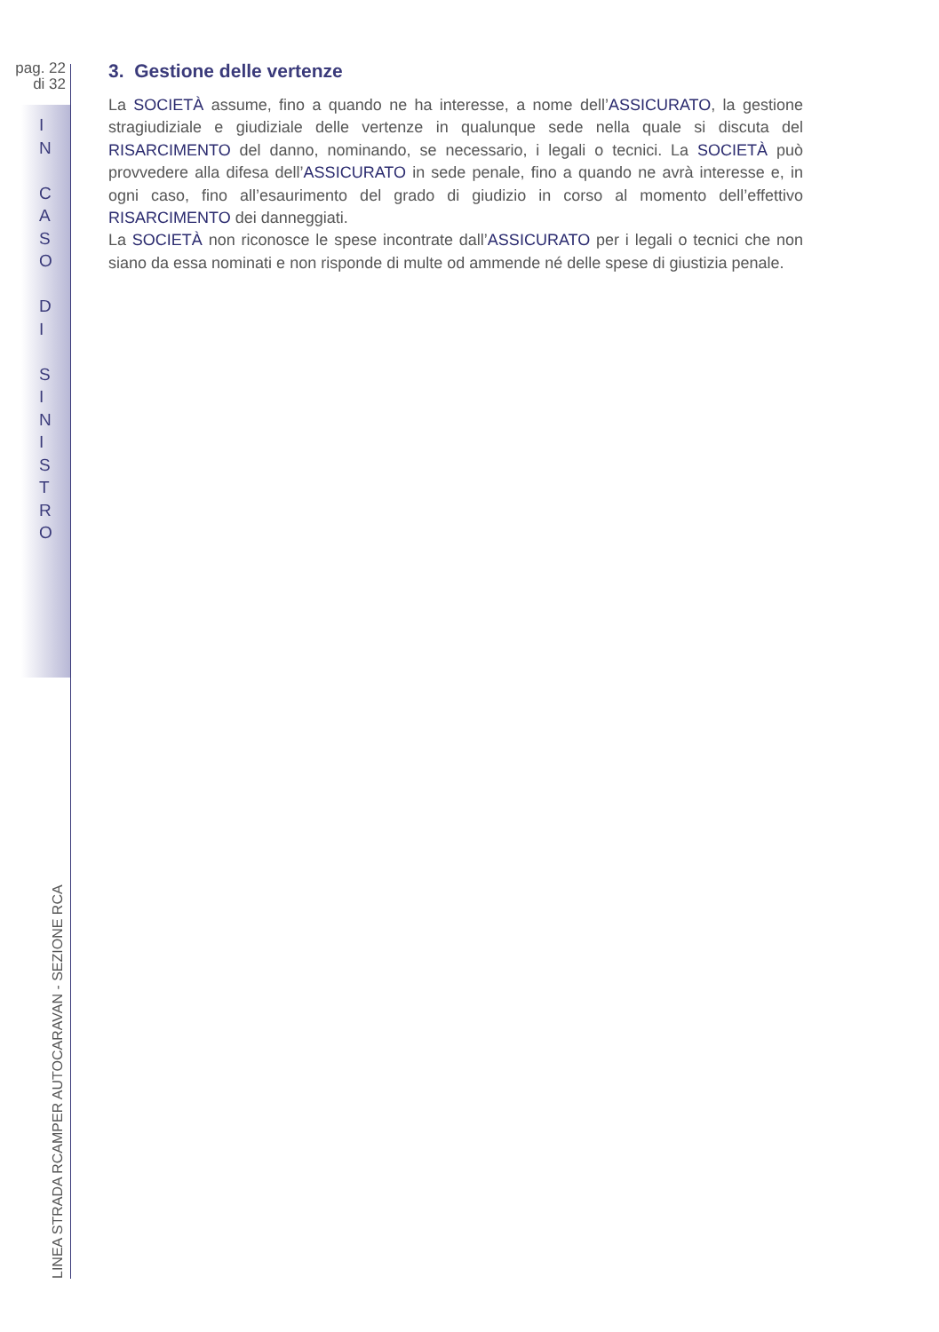pag. 22
di 32
I
N
C
A
S
O
D
I
S
I
N
I
S
T
R
O
3. Gestione delle vertenze
La SOCIETÀ assume, fino a quando ne ha interesse, a nome dell’ASSICURATO, la gestione stragiudiziale e giudiziale delle vertenze in qualunque sede nella quale si discuta del RISARCIMENTO del danno, nominando, se necessario, i legali o tecnici. La SOCIETÀ può provvedere alla difesa dell’ASSICURATO in sede penale, fino a quando ne avrà interesse e, in ogni caso, fino all’esaurimento del grado di giudizio in corso al momento dell’effettivo RISARCIMENTO dei danneggiati.
La SOCIETÀ non riconosce le spese incontrate dall’ASSICURATO per i legali o tecnici che non siano da essa nominati e non risponde di multe od ammende né delle spese di giustizia penale.
LINEA STRADA RCAMPER AUTOCARAVAN - SEZIONE RCA